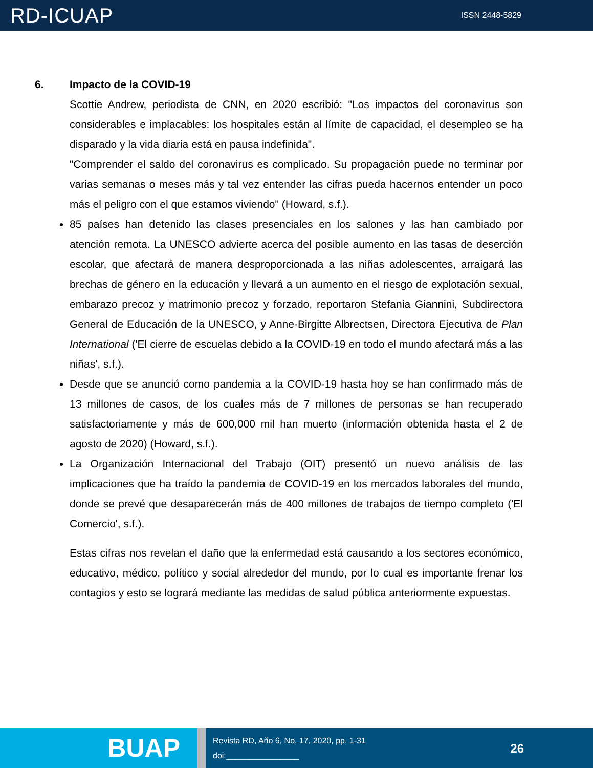RD-ICUAP
ISSN 2448-5829
6. Impacto de la COVID-19
Scottie Andrew, periodista de CNN, en 2020 escribió: "Los impactos del coronavirus son considerables e implacables: los hospitales están al límite de capacidad, el desempleo se ha disparado y la vida diaria está en pausa indefinida".
"Comprender el saldo del coronavirus es complicado. Su propagación puede no terminar por varias semanas o meses más y tal vez entender las cifras pueda hacernos entender un poco más el peligro con el que estamos viviendo" (Howard, s.f.).
85 países han detenido las clases presenciales en los salones y las han cambiado por atención remota. La UNESCO advierte acerca del posible aumento en las tasas de deserción escolar, que afectará de manera desproporcionada a las niñas adolescentes, arraigará las brechas de género en la educación y llevará a un aumento en el riesgo de explotación sexual, embarazo precoz y matrimonio precoz y forzado, reportaron Stefania Giannini, Subdirectora General de Educación de la UNESCO, y Anne-Birgitte Albrectsen, Directora Ejecutiva de Plan International ('El cierre de escuelas debido a la COVID-19 en todo el mundo afectará más a las niñas', s.f.).
Desde que se anunció como pandemia a la COVID-19 hasta hoy se han confirmado más de 13 millones de casos, de los cuales más de 7 millones de personas se han recuperado satisfactoriamente y más de 600,000 mil han muerto (información obtenida hasta el 2 de agosto de 2020) (Howard, s.f.).
La Organización Internacional del Trabajo (OIT) presentó un nuevo análisis de las implicaciones que ha traído la pandemia de COVID-19 en los mercados laborales del mundo, donde se prevé que desaparecerán más de 400 millones de trabajos de tiempo completo ('El Comercio', s.f.).
Estas cifras nos revelan el daño que la enfermedad está causando a los sectores económico, educativo, médico, político y social alrededor del mundo, por lo cual es importante frenar los contagios y esto se logrará mediante las medidas de salud pública anteriormente expuestas.
BUAP
Revista RD, Año 6, No. 17, 2020, pp. 1-31
doi:________________
26